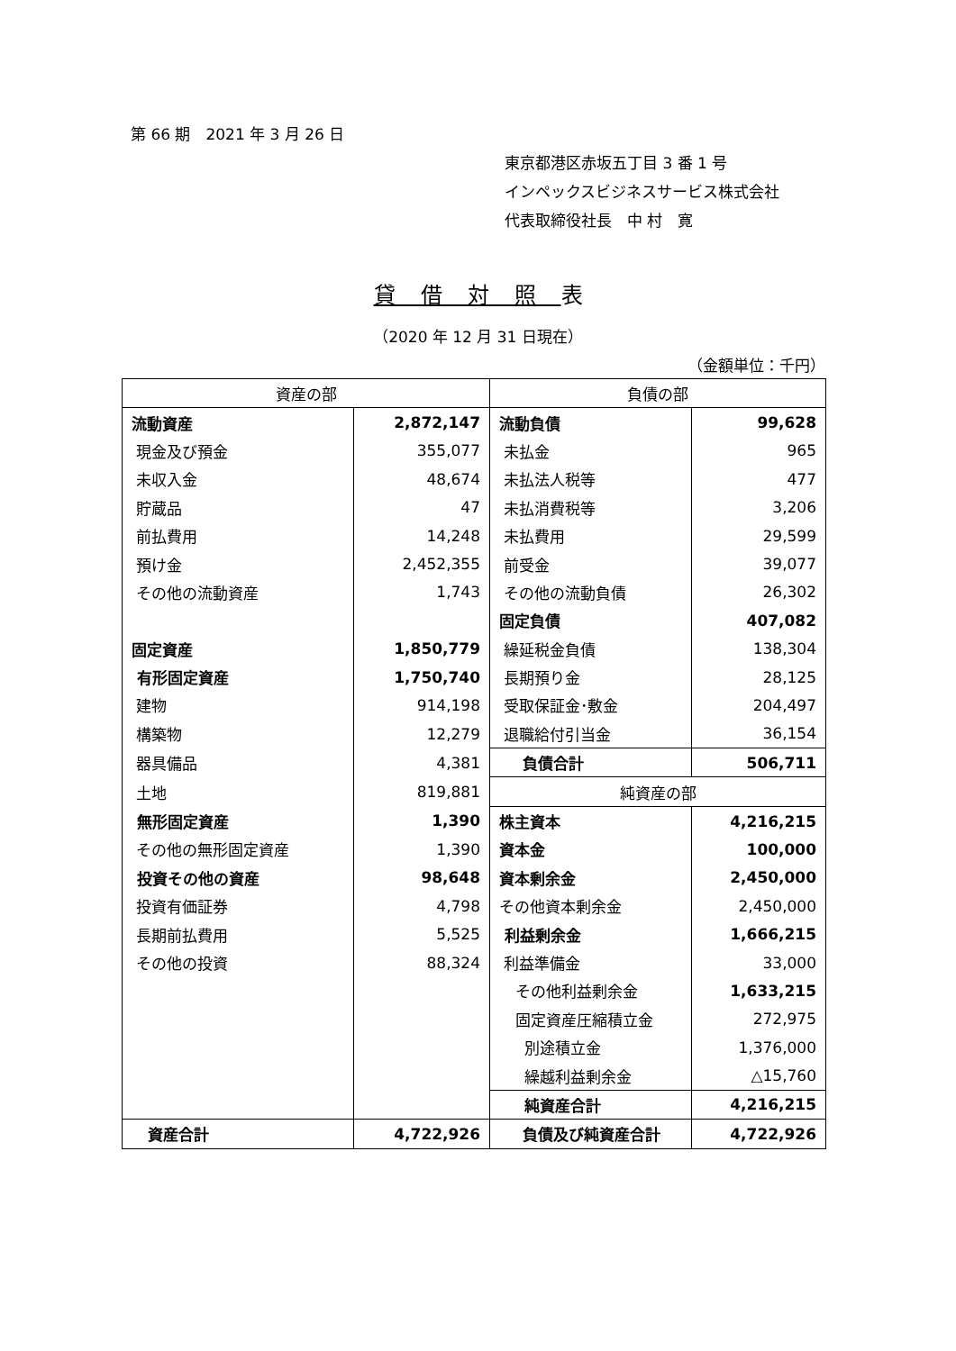第 66 期　2021 年 3 月 26 日
東京都港区赤坂五丁目 3 番 1 号
インペックスビジネスサービス株式会社
代表取締役社長　中 村　寛
貸借対照表
（2020 年 12 月 31 日現在）
（金額単位：千円）
| 資産の部 | | 負債の部 | |
| --- | --- | --- | --- |
| 流動資産 | 2,872,147 | 流動負債 | 99,628 |
| 現金及び預金 | 355,077 | 未払金 | 965 |
| 未収入金 | 48,674 | 未払法人税等 | 477 |
| 貯蔵品 | 47 | 未払消費税等 | 3,206 |
| 前払費用 | 14,248 | 未払費用 | 29,599 |
| 預け金 | 2,452,355 | 前受金 | 39,077 |
| その他の流動資産 | 1,743 | その他の流動負債 | 26,302 |
| | | 固定負債 | 407,082 |
| 固定資産 | 1,850,779 | 繰延税金負債 | 138,304 |
| 有形固定資産 | 1,750,740 | 長期預り金 | 28,125 |
| 建物 | 914,198 | 受取保証金･敷金 | 204,497 |
| 構築物 | 12,279 | 退職給付引当金 | 36,154 |
| 器具備品 | 4,381 | 負債合計 | 506,711 |
| 土地 | 819,881 | 純資産の部 | |
| 無形固定資産 | 1,390 | 株主資本 | 4,216,215 |
| その他の無形固定資産 | 1,390 | 資本金 | 100,000 |
| 投資その他の資産 | 98,648 | 資本剰余金 | 2,450,000 |
| 投資有価証券 | 4,798 | その他資本剰余金 | 2,450,000 |
| 長期前払費用 | 5,525 | 利益剰余金 | 1,666,215 |
| その他の投資 | 88,324 | 利益準備金 | 33,000 |
| | | その他利益剰余金 | 1,633,215 |
| | | 固定資産圧縮積立金 | 272,975 |
| | | 別途積立金 | 1,376,000 |
| | | 繰越利益剰余金 | △15,760 |
| | | 純資産合計 | 4,216,215 |
| 資産合計 | 4,722,926 | 負債及び純資産合計 | 4,722,926 |